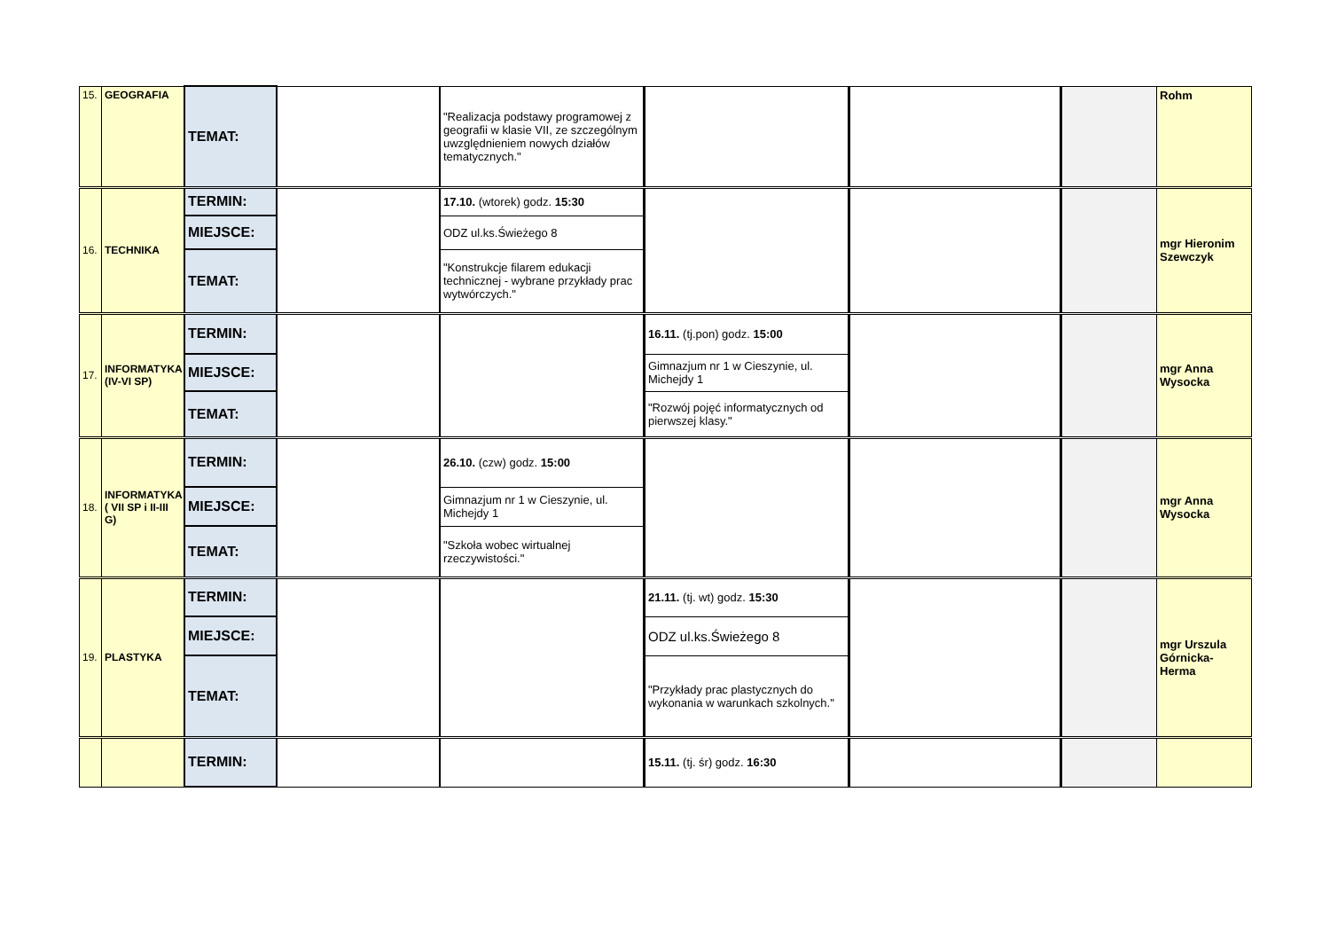| 15. | GEOGRAFIA | TEMAT: | | "Realizacja podstawy programowej z geografii w klasie VII, ze szczególnym uwzględnieniem nowych działów tematycznych." | | | | Rohm |
| 16. | TECHNIKA | TERMIN: | | 17.10. (wtorek) godz. 15:30 | | | | mgr Hieronim Szewczyk |
| | | MIEJSCE: | | ODZ ul.ks.Świeżego 8 | | | | |
| | | TEMAT: | | "Konstrukcje filarem edukacji technicznej - wybrane przykłady prac wytwórczych." | | | | |
| 17. | INFORMATYKA (IV-VI SP) | TERMIN: | | | 16.11. (tj.pon) godz. 15:00 | | | mgr Anna Wysocka |
| | | MIEJSCE: | | | Gimnazjum nr 1 w Cieszynie, ul. Michejdy 1 | | | |
| | | TEMAT: | | | "Rozwój pojęć informatycznych od pierwszej klasy." | | | |
| 18. | INFORMATYKA ( VII SP i II-III G) | TERMIN: | | 26.10. (czw) godz. 15:00 | | | | mgr Anna Wysocka |
| | | MIEJSCE: | | Gimnazjum nr 1 w Cieszynie, ul. Michejdy 1 | | | | |
| | | TEMAT: | | "Szkoła wobec wirtualnej rzeczywistości." | | | | |
| 19. | PLASTYKA | TERMIN: | | | 21.11. (tj. wt) godz. 15:30 | | | mgr Urszula Górnicka-Herma |
| | | MIEJSCE: | | | ODZ ul.ks.Świeżego 8 | | | |
| | | TEMAT: | | | "Przykłady prac plastycznych do wykonania w warunkach szkolnych." | | | |
| | | TERMIN: | | | 15.11. (tj. śr) godz. 16:30 | | | |